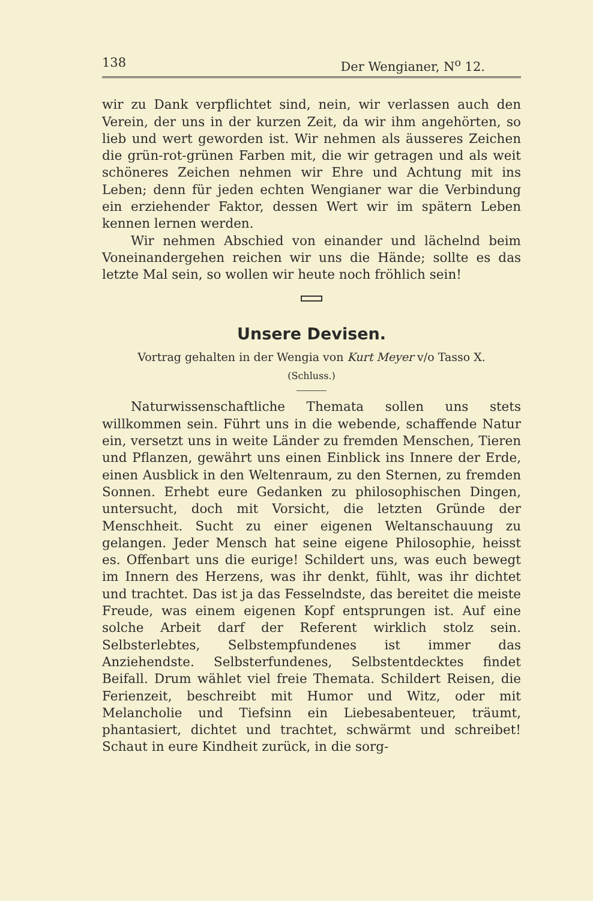138 Der Wengianer, N<sup>o</sup> 12.
wir zu Dank verpflichtet sind, nein, wir verlassen auch den Verein, der uns in der kurzen Zeit, da wir ihm angehörten, so lieb und wert geworden ist. Wir nehmen als äusseres Zeichen die grün-rot-grünen Farben mit, die wir getragen und als weit schöneres Zeichen nehmen wir Ehre und Achtung mit ins Leben; denn für jeden echten Wengianer war die Verbindung ein erziehender Faktor, dessen Wert wir im spätern Leben kennen lernen werden.
Wir nehmen Abschied von einander und lächelnd beim Voneinandergehen reichen wir uns die Hände; sollte es das letzte Mal sein, so wollen wir heute noch fröhlich sein!
Unsere Devisen.
Vortrag gehalten in der Wengia von Kurt Meyer v/o Tasso X.
(Schluss.)
Naturwissenschaftliche Themata sollen uns stets willkommen sein. Führt uns in die webende, schaffende Natur ein, versetzt uns in weite Länder zu fremden Menschen, Tieren und Pflanzen, gewährt uns einen Einblick ins Innere der Erde, einen Ausblick in den Weltenraum, zu den Sternen, zu fremden Sonnen. Erhebt eure Gedanken zu philosophischen Dingen, untersucht, doch mit Vorsicht, die letzten Gründe der Menschheit. Sucht zu einer eigenen Weltanschauung zu gelangen. Jeder Mensch hat seine eigene Philosophie, heisst es. Offenbart uns die eurige! Schildert uns, was euch bewegt im Innern des Herzens, was ihr denkt, fühlt, was ihr dichtet und trachtet. Das ist ja das Fesselndste, das bereitet die meiste Freude, was einem eigenen Kopf entsprungen ist. Auf eine solche Arbeit darf der Referent wirklich stolz sein. Selbsterlebtes, Selbstempfundenes ist immer das Anziehendste. Selbsterfundenes, Selbstentdecktes findet Beifall. Drum wählet viel freie Themata. Schildert Reisen, die Ferienzeit, beschreibt mit Humor und Witz, oder mit Melancholie und Tiefsinn ein Liebesabenteuer, träumt, phantasiert, dichtet und trachtet, schwärmt und schreibet! Schaut in eure Kindheit zurück, in die sorg-